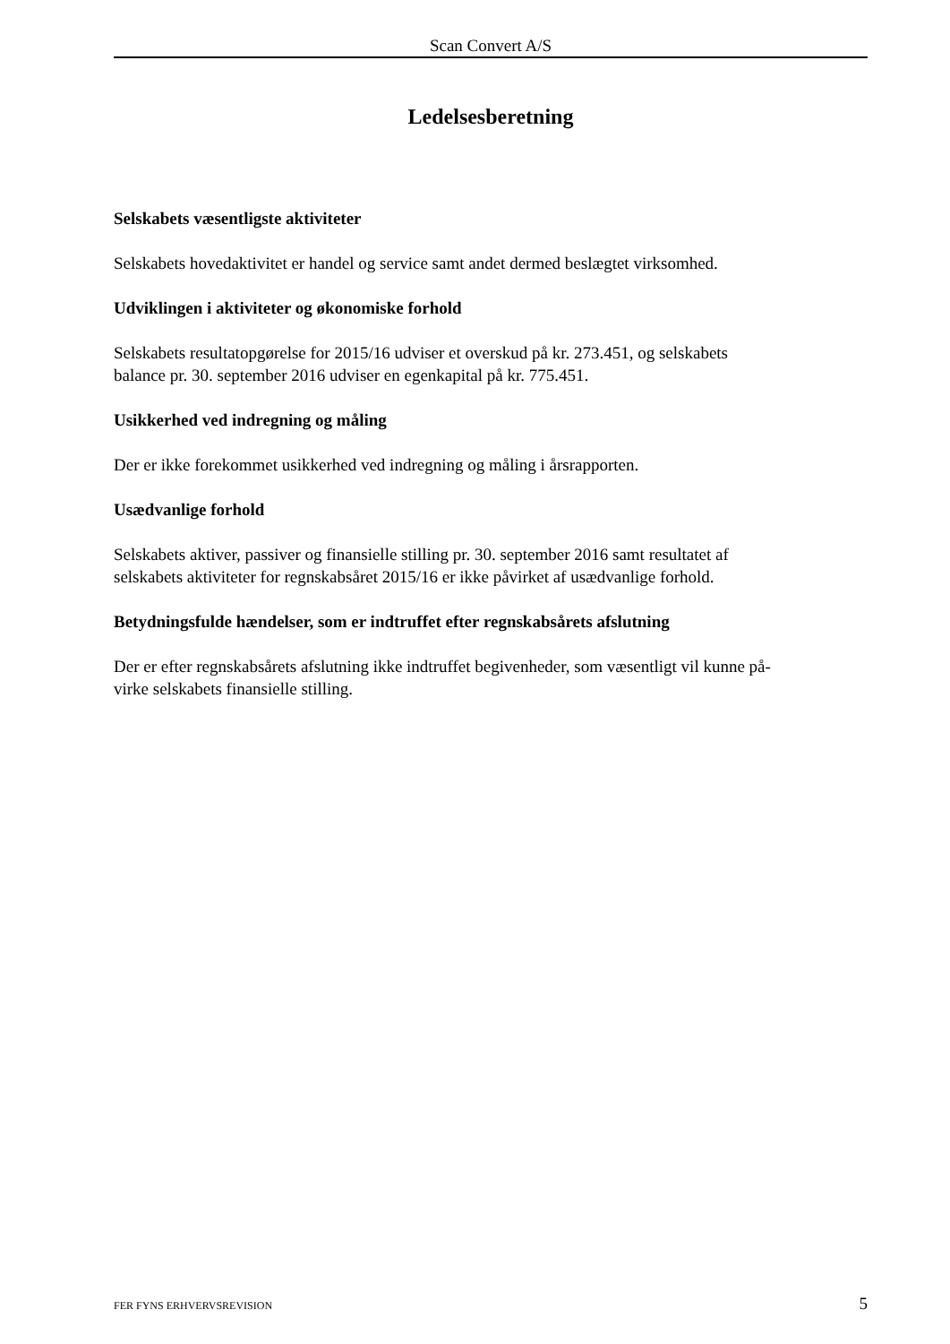Scan Convert A/S
Ledelsesberetning
Selskabets væsentligste aktiviteter
Selskabets hovedaktivitet er handel og service samt andet dermed beslægtet virksomhed.
Udviklingen i aktiviteter og økonomiske forhold
Selskabets resultatopgørelse for 2015/16 udviser et overskud på kr. 273.451, og selskabets
balance pr. 30. september 2016 udviser en egenkapital på kr. 775.451.
Usikkerhed ved indregning og måling
Der er ikke forekommet usikkerhed ved indregning og måling i årsrapporten.
Usædvanlige forhold
Selskabets aktiver, passiver og finansielle stilling pr. 30. september 2016 samt resultatet af
selskabets aktiviteter for regnskabsåret 2015/16 er ikke påvirket af usædvanlige forhold.
Betydningsfulde hændelser, som er indtruffet efter regnskabsårets afslutning
Der er efter regnskabsårets afslutning ikke indtruffet begivenheder, som væsentligt vil kunne på-
virke selskabets finansielle stilling.
FER FYNS ERHVERVSREVISION 5